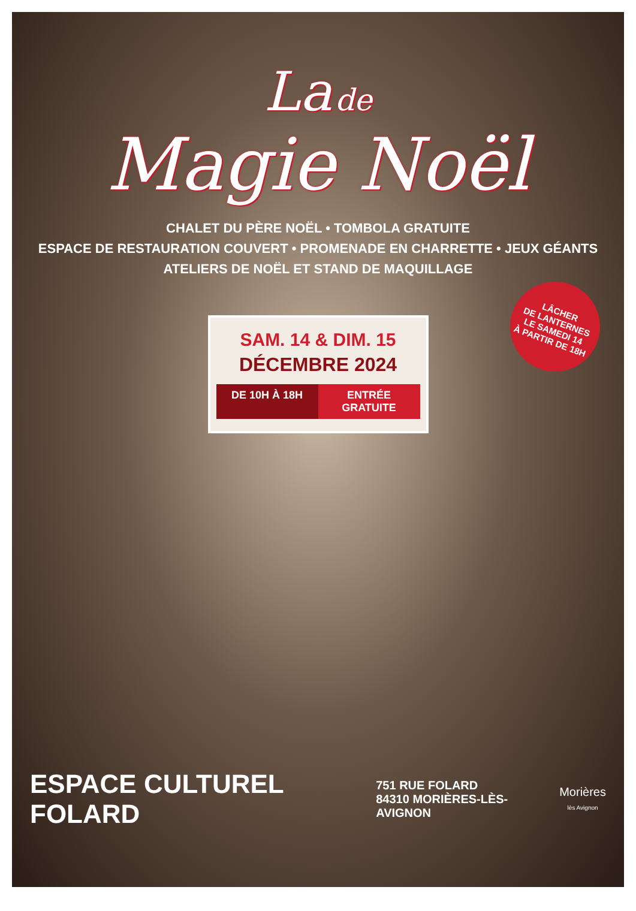La de
Magie Noël
CHALET DU PÈRE NOËL • TOMBOLA GRATUITE
ESPACE DE RESTAURATION COUVERT • PROMENADE EN CHARRETTE • JEUX GÉANTS
ATELIERS DE NOËL ET STAND DE MAQUILLAGE
SAM. 14 & DIM. 15
DÉCEMBRE 2024
DE 10H À 18H ENTRÉE GRATUITE
LÂCHER
DE LANTERNES
LE SAMEDI 14
À PARTIR DE 18H
ESPACE CULTUREL FOLARD
751 RUE FOLARD
84310 MORIÈRES-LÈS-AVIGNON
Morières
lès Avignon